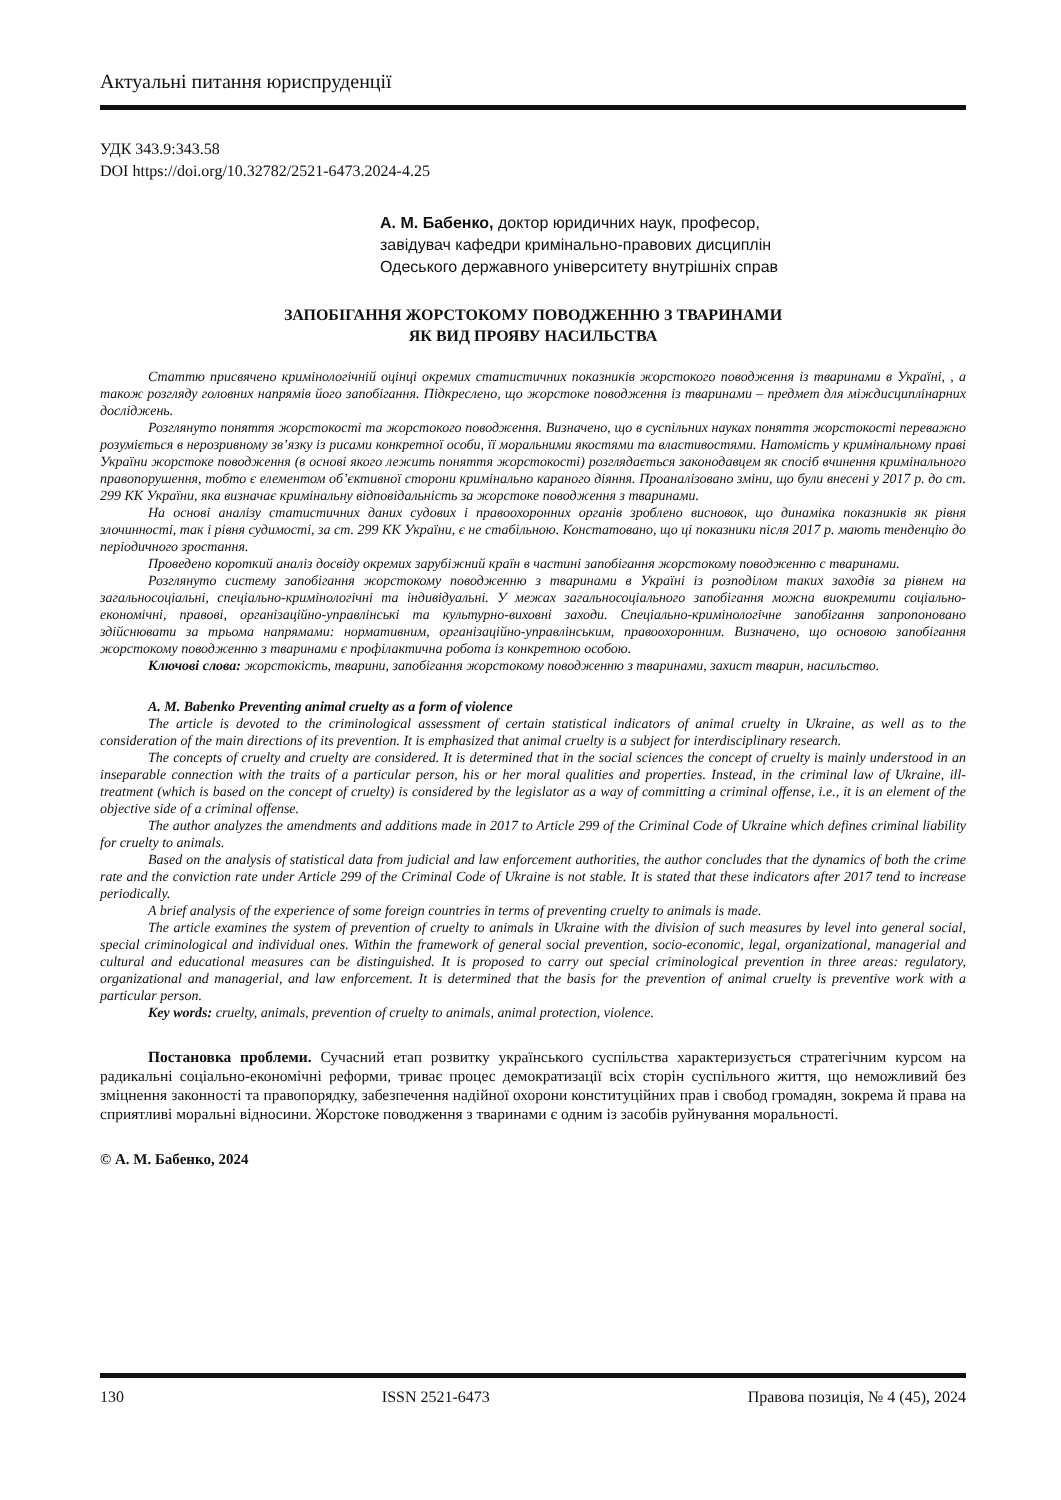Актуальні питання юриспруденції
УДК 343.9:343.58
DOI https://doi.org/10.32782/2521-6473.2024-4.25
А. М. Бабенко, доктор юридичних наук, професор,
завідувач кафедри кримінально-правових дисциплін
Одеського державного університету внутрішніх справ
ЗАПОБІГАННЯ ЖОРСТОКОМУ ПОВОДЖЕННЮ З ТВАРИНАМИ
ЯК ВИД ПРОЯВУ НАСИЛЬСТВА
Статтю присвячено кримінологічній оцінці окремих статистичних показників жорстокого поводження із тваринами в Україні, , а також розгляду головних напрямів його запобігання. Підкреслено, що жорстоке поводження із тваринами – предмет для міждисциплінарних досліджень.
Розглянуто поняття жорстокості та жорстокого поводження. Визначено, що в суспільних науках поняття жорстокості переважно розуміється в нерозривному зв’язку із рисами конкретної особи, її моральними якостями та властивостями. Натомість у кримінальному праві України жорстоке поводження (в основі якого лежить поняття жорстокості) розглядається законодавцем як спосіб вчинення кримінального правопорушення, тобто є елементом об’єктивної сторони кримінально караного діяння. Проаналізовано зміни, що були внесені у 2017 р. до ст. 299 КК України, яка визначає кримінальну відповідальність за жорстоке поводження з тваринами.
На основі аналізу статистичних даних судових і правоохоронних органів зроблено висновок, що динаміка показників як рівня злочинності, так і рівня судимості, за ст. 299 КК України, є не стабільною. Констатовано, що ці показники після 2017 р. мають тенденцію до періодичного зростання.
Проведено короткий аналіз досвіду окремих зарубіжний країн в частині запобігання жорстокому поводженню с тваринами.
Розглянуто систему запобігання жорстокому поводженню з тваринами в Україні із розподілом таких заходів за рівнем на загальносоціальні, спеціально-кримінологічні та індивідуальні. У межах загальносоціального запобігання можна виокремити соціально-економічні, правові, організаційно-управлінські та культурно-виховні заходи. Спеціально-кримінологічне запобігання запропоновано здійснювати за трьома напрямами: нормативним, організаційно-управлінським, правоохоронним. Визначено, що основою запобігання жорстокому поводженню з тваринами є профілактична робота із конкретною особою.
Ключові слова: жорстокість, тварини, запобігання жорстокому поводженню з тваринами, захист тварин, насильство.
A. M. Babenko Preventing animal cruelty as a form of violence
The article is devoted to the criminological assessment of certain statistical indicators of animal cruelty in Ukraine, as well as to the consideration of the main directions of its prevention. It is emphasized that animal cruelty is a subject for interdisciplinary research.
The concepts of cruelty and cruelty are considered. It is determined that in the social sciences the concept of cruelty is mainly understood in an inseparable connection with the traits of a particular person, his or her moral qualities and properties. Instead, in the criminal law of Ukraine, ill-treatment (which is based on the concept of cruelty) is considered by the legislator as a way of committing a criminal offense, i.e., it is an element of the objective side of a criminal offense.
The author analyzes the amendments and additions made in 2017 to Article 299 of the Criminal Code of Ukraine which defines criminal liability for cruelty to animals.
Based on the analysis of statistical data from judicial and law enforcement authorities, the author concludes that the dynamics of both the crime rate and the conviction rate under Article 299 of the Criminal Code of Ukraine is not stable. It is stated that these indicators after 2017 tend to increase periodically.
A brief analysis of the experience of some foreign countries in terms of preventing cruelty to animals is made.
The article examines the system of prevention of cruelty to animals in Ukraine with the division of such measures by level into general social, special criminological and individual ones. Within the framework of general social prevention, socio-economic, legal, organizational, managerial and cultural and educational measures can be distinguished. It is proposed to carry out special criminological prevention in three areas: regulatory, organizational and managerial, and law enforcement. It is determined that the basis for the prevention of animal cruelty is preventive work with a particular person.
Key words: cruelty, animals, prevention of cruelty to animals, animal protection, violence.
Постановка проблеми. Сучасний етап розвитку українського суспільства характеризується стратегічним курсом на радикальні соціально-економічні реформи, триває процес демократизації всіх сторін суспільного життя, що неможливий без зміцнення законності та правопорядку, забезпечення надійної охорони конституційних прав і свобод громадян, зокрема й права на сприятливі моральні відносини. Жорстоке поводження з тваринами є одним із засобів руйнування моральності.
© А. М. Бабенко, 2024
130 ISSN 2521-6473 Правова позиція, № 4 (45), 2024